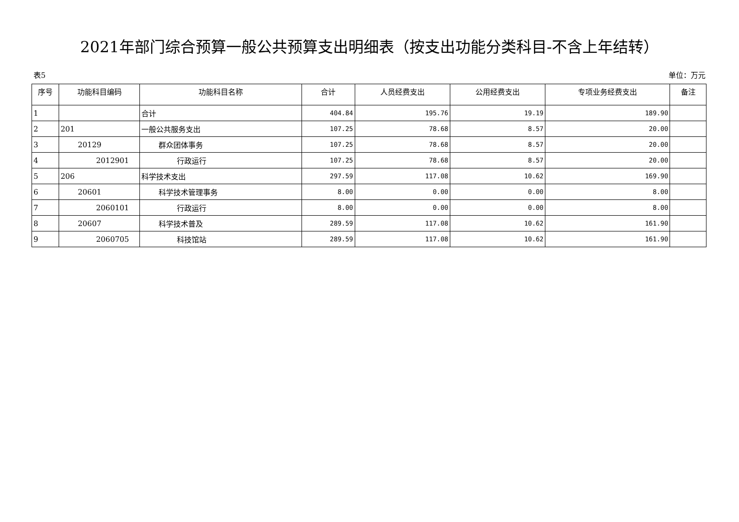2021年部门综合预算一般公共预算支出明细表（按支出功能分类科目-不含上年结转）
表5 单位：万元
| 序号 | 功能科目编码 | 功能科目名称 | 合计 | 人员经费支出 | 公用经费支出 | 专项业务经费支出 | 备注 |
| --- | --- | --- | --- | --- | --- | --- | --- |
| 1 | | 合计 | 404.84 | 195.76 | 19.19 | 189.90 | |
| 2 | 201 | 一般公共服务支出 | 107.25 | 78.68 | 8.57 | 20.00 | |
| 3 | 20129 | 群众团体事务 | 107.25 | 78.68 | 8.57 | 20.00 | |
| 4 | 2012901 | 行政运行 | 107.25 | 78.68 | 8.57 | 20.00 | |
| 5 | 206 | 科学技术支出 | 297.59 | 117.08 | 10.62 | 169.90 | |
| 6 | 20601 | 科学技术管理事务 | 8.00 | 0.00 | 0.00 | 8.00 | |
| 7 | 2060101 | 行政运行 | 8.00 | 0.00 | 0.00 | 8.00 | |
| 8 | 20607 | 科学技术普及 | 289.59 | 117.08 | 10.62 | 161.90 | |
| 9 | 2060705 | 科技馆站 | 289.59 | 117.08 | 10.62 | 161.90 | |